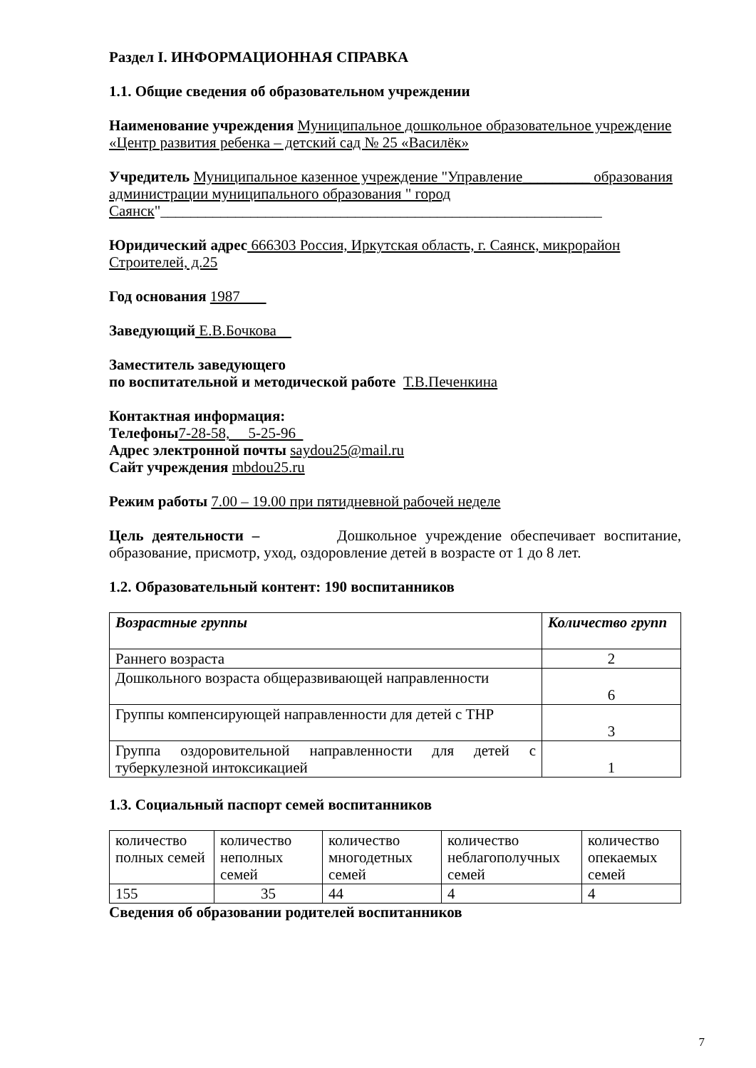Раздел I. ИНФОРМАЦИОННАЯ СПРАВКА
1.1. Общие сведения об образовательном учреждении
Наименование учреждения Муниципальное дошкольное образовательное учреждение «Центр развития ребенка – детский сад № 25 «Василёк»
Учредитель Муниципальное казенное учреждение "Управление_________ образования администрации муниципального образования " город Саянск"___________________________________________________________
Юридический адрес 666303 Россия, Иркутская область, г. Саянск, микрорайон Строителей, д.25
Год основания 1987
Заведующий Е.В.Бочкова
Заместитель заведующего
по воспитательной и методической работе Т.В.Печенкина
Контактная информация:
Телефоны 7-28-58, 5-25-96
Адрес электронной почты saydou25@mail.ru
Сайт учреждения mbdou25.ru
Режим работы 7.00 – 19.00 при пятидневной рабочей неделе
Цель деятельности – Дошкольное учреждение обеспечивает воспитание, образование, присмотр, уход, оздоровление детей в возрасте от 1 до 8 лет.
1.2. Образовательный контент: 190 воспитанников
| Возрастные группы | Количество групп |
| Раннего возраста | 2 |
| Дошкольного возраста общеразвивающей направленности | 6 |
| Группы компенсирующей направленности для детей с ТНР | 3 |
| Группа оздоровительной направленности для детей с туберкулезной интоксикацией | 1 |
1.3. Социальный паспорт семей воспитанников
| количество полных семей | количество неполных семей | количество многодетных семей | количество неблагополучных семей | количество опекаемых семей |
| 155 | 35 | 44 | 4 | 4 |
Сведения об образовании родителей воспитанников
7